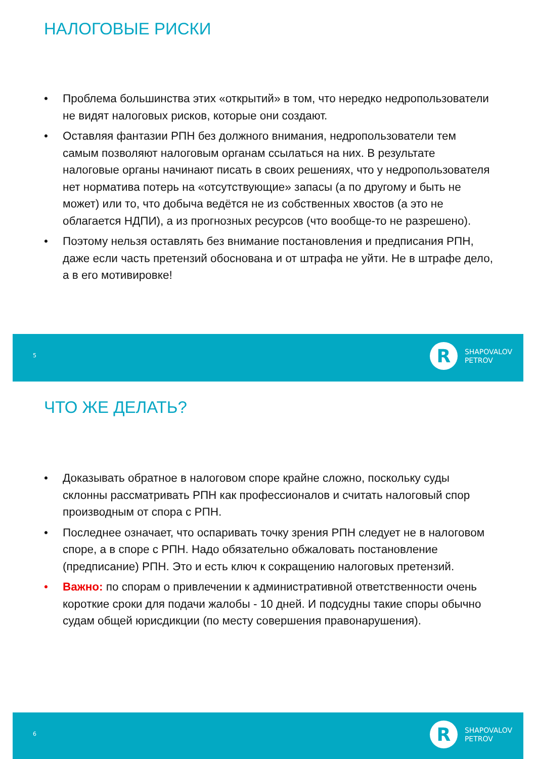НАЛОГОВЫЕ РИСКИ
• Проблема большинства этих «открытий» в том, что нередко недропользователи не видят налоговых рисков, которые они создают.
• Оставляя фантазии РПН без должного внимания, недропользователи тем самым позволяют налоговым органам ссылаться на них. В результате налоговые органы начинают писать в своих решениях, что у недропользователя нет норматива потерь на «отсутствующие» запасы (а по другому и быть не может) или то, что добыча ведётся не из собственных хвостов (а это не облагается НДПИ), а из прогнозных ресурсов (что вообще-то не разрешено).
• Поэтому нельзя оставлять без внимание постановления и предписания РПН, даже если часть претензий обоснована и от штрафа не уйти. Не в штрафе дело, а в его мотивировке!
5
R
SHAPOVALOV
PETROV
ЧТО ЖЕ ДЕЛАТЬ?
• Доказывать обратное в налоговом споре крайне сложно, поскольку суды склонны рассматривать РПН как профессионалов и считать налоговый спор производным от спора с РПН.
• Последнее означает, что оспаривать точку зрения РПН следует не в налоговом споре, а в споре с РПН. Надо обязательно обжаловать постановление (предписание) РПН. Это и есть ключ к сокращению налоговых претензий.
• Важно: по спорам о привлечении к административной ответственности очень короткие сроки для подачи жалобы - 10 дней. И подсудны такие споры обычно судам общей юрисдикции (по месту совершения правонарушения).
6
R
SHAPOVALOV
PETROV